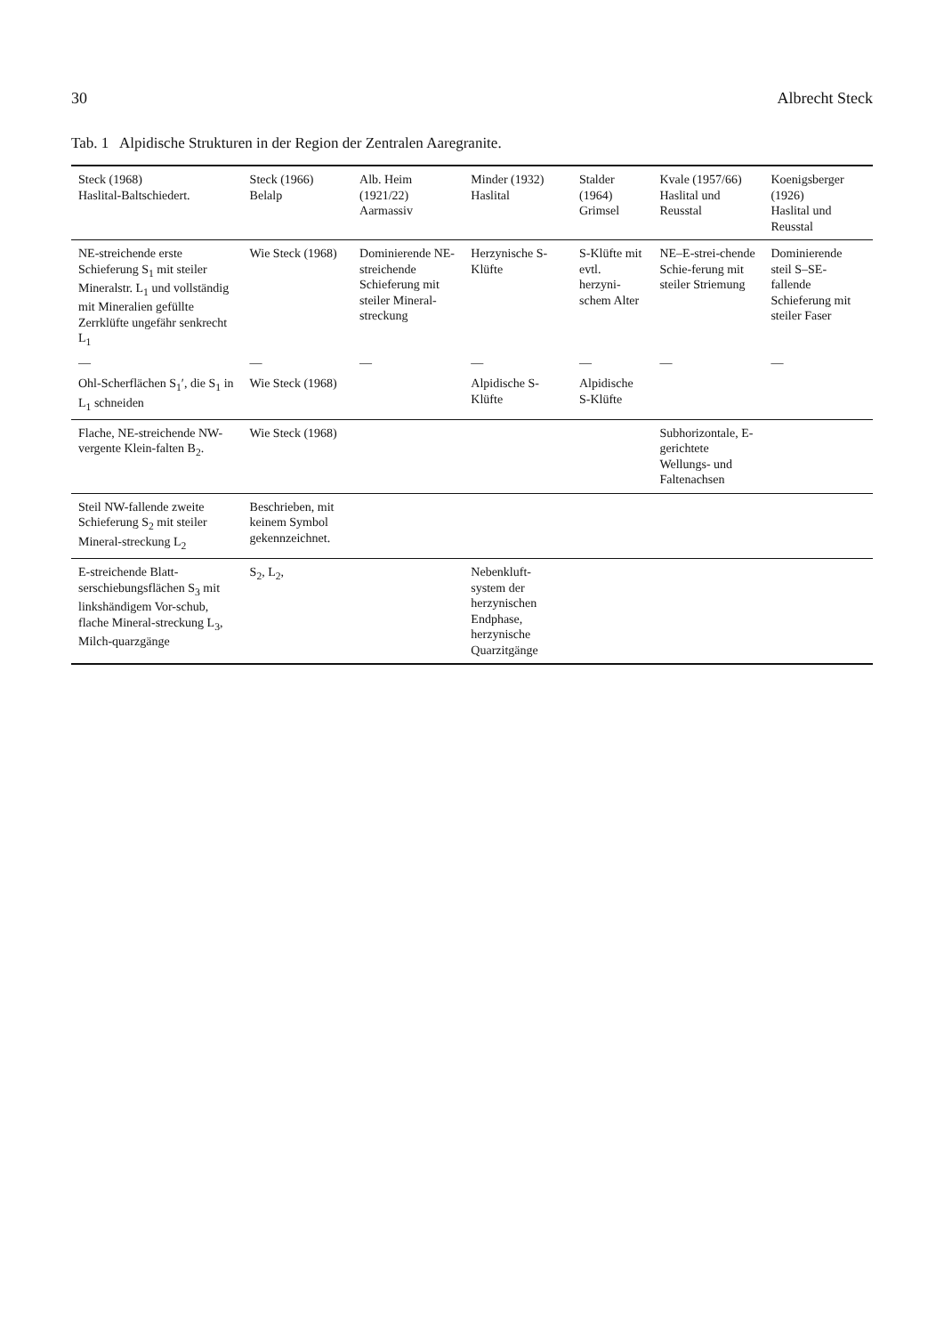30 Albrecht Steck
Tab. 1 Alpidische Strukturen in der Region der Zentralen Aaregranite.
| Steck (1968) Haslital-Baltschiedert. | Steck (1966) Belalp | Alb. Heim (1921/22) Aarmassiv | Minder (1932) Haslital | Stalder (1964) Grimsel | Kvale (1957/66) Haslital und Reusstal | Koenigsberger (1926) Haslital und Reusstal |
| --- | --- | --- | --- | --- | --- | --- |
| NE-streichende erste Schieferung S<sub>1</sub> mit steiler Mineralstr. L<sub>1</sub> und vollständig mit Mineralien gefüllte Zerrklüfte ungefähr senkrecht L<sub>1</sub> | Wie Steck (1968) | Dominierende NE-streichende Schieferung mit steiler Mineral-streckung | Herzynische S-Klüfte | S-Klüfte mit evtl. herzyni-schem Alter | NE–E-strei-chende Schie-ferung mit steiler Striemung | Dominierende steil S–SE-fallende Schieferung mit steiler Faser |
| — | — | — | — | — | — | — |
| Ohl-Scherflächen S<sub>1</sub>′, die S<sub>1</sub> in L<sub>1</sub> schneiden | Wie Steck (1968) | | Alpidische S-Klüfte | Alpidische S-Klüfte | | |
| Flache, NE-streichende NW-vergente Klein-falten B<sub>2</sub>. | Wie Steck (1968) | | | | Subhorizontale, E-gerichtete Wellungs- und Faltenachsen | |
| Steil NW-fallende zweite Schieferung S<sub>2</sub> mit steiler Mineral-streckung L<sub>2</sub> | Beschrieben, mit keinem Symbol gekennzeichnet. | | | | | |
| E-streichende Blatt-serschiebungsflächen S<sub>3</sub> mit linkshändigem Vor-schub, flache Mineral-streckung L<sub>3</sub>, Milch-quarzgänge | S<sub>2</sub>, L<sub>2</sub>, | | Nebenkluft-system der herzynischen Endphase, herzynische Quarzitgänge | | | |